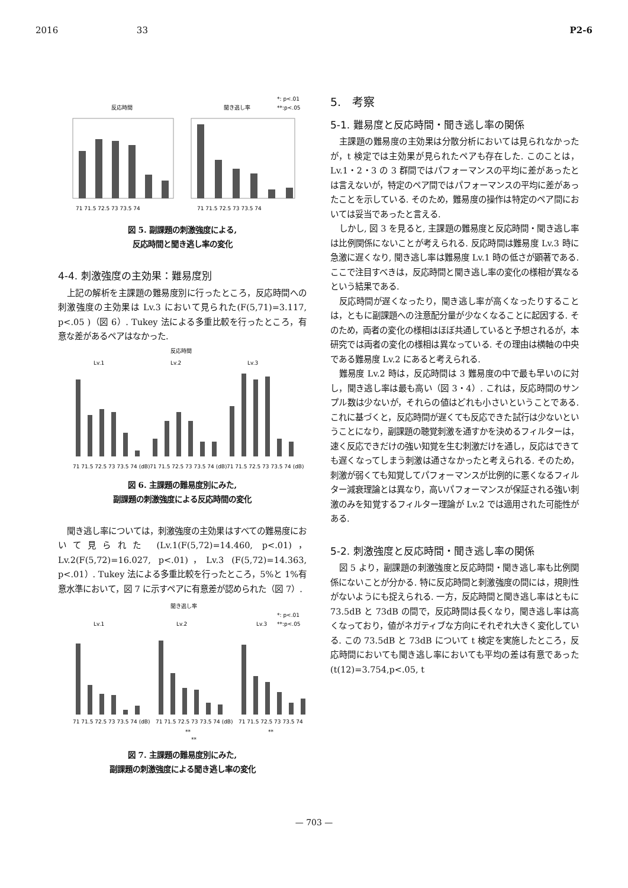2016 33 P2-6
反応時間
聞き逃し率
*: p<.01
**:p<.05
71 71.5 72.5 73 73.5 74
71 71.5 72.5 73 73.5 74
図 5. 副課題の刺激強度による,
反応時間と聞き逃し率の変化
4-4. 刺激強度の主効果：難易度別
上記の解析を主課題の難易度別に行ったところ，反応時間への刺激強度の主効果は Lv.3 において見られた(F(5,71)=3.117, p<.05 )（図 6）. Tukey 法による多重比較を行ったところ，有意な差があるペアはなかった.
反応時間
Lv.1
Lv.2
Lv.3
71 71.5 72.5 73 73.5 74 (dB)
71 71.5 72.5 73 73.5 74 (dB)
71 71.5 72.5 73 73.5 74 (dB)
図 6. 主課題の難易度別にみた,
副課題の刺激強度による反応時間の変化
聞き逃し率については，刺激強度の主効果はすべての難易度において見られた (Lv.1(F(5,72)=14.460, p<.01)，Lv.2(F(5,72)=16.027, p<.01)，Lv.3 (F(5,72)=14.363, p<.01）. Tukey 法による多重比較を行ったところ，5%と 1%有意水準において，図 7 に示すペアに有意差が認められた（図 7）.
聞き逃し率
*: p<.01
**:p<.05
Lv.1
Lv.2
Lv.3
71 71.5 72.5 73 73.5 74 (dB)
71 71.5 72.5 73 73.5 74 (dB)
71 71.5 72.5 73 73.5 74
**
**
**
図 7. 主課題の難易度別にみた,
副課題の刺激強度による聞き逃し率の変化
5.　考察
5-1. 難易度と反応時間・聞き逃し率の関係
主課題の難易度の主効果は分散分析においては見られなかったが，t 検定では主効果が見られたペアも存在した. このことは，Lv.1・2・3 の 3 群間ではパフォーマンスの平均に差があったとは言えないが，特定のペア間ではパフォーマンスの平均に差があったことを示している. そのため，難易度の操作は特定のペア間においては妥当であったと言える.
しかし, 図 3 を見ると, 主課題の難易度と反応時間・聞き逃し率は比例関係にないことが考えられる. 反応時間は難易度 Lv.3 時に急激に遅くなり, 聞き逃し率は難易度 Lv.1 時の低さが顕著である. ここで注目すべきは，反応時間と聞き逃し率の変化の様相が異なるという結果である.
反応時間が遅くなったり，聞き逃し率が高くなったりすることは，ともに副課題への注意配分量が少なくなることに起因する. そのため，両者の変化の様相はほぼ共通していると予想されるが，本研究では両者の変化の様相は異なっている. その理由は横軸の中央である難易度 Lv.2 にあると考えられる.
難易度 Lv.2 時は，反応時間は 3 難易度の中で最も早いのに対し，聞き逃し率は最も高い（図 3・4）. これは，反応時間のサンプル数は少ないが，それらの値はどれも小さいということである. これに基づくと，反応時間が遅くても反応できた試行は少ないということになり，副課題の聴覚刺激を通すかを決めるフィルターは，速く反応できだけの強い知覚を生む刺激だけを通し，反応はできても遅くなってしまう刺激は通さなかったと考えられる. そのため，刺激が弱くても知覚してパフォーマンスが比例的に悪くなるフィルター減衰理論とは異なり，高いパフォーマンスが保証される強い刺激のみを知覚するフィルター理論が Lv.2 では適用された可能性がある.
5-2. 刺激強度と反応時間・聞き逃し率の関係
図 5 より，副課題の刺激強度と反応時間・聞き逃し率も比例関係にないことが分かる. 特に反応時間と刺激強度の間には，規則性がないようにも捉えられる. 一方，反応時間と聞き逃し率はともに 73.5dB と 73dB の間で，反応時間は長くなり，聞き逃し率は高くなっており，値がネガティブな方向にそれぞれ大きく変化している. この 73.5dB と 73dB について t 検定を実施したところ，反応時間においても聞き逃し率においても平均の差は有意であった(t(12)=3.754,p<.05, t
— 703 —